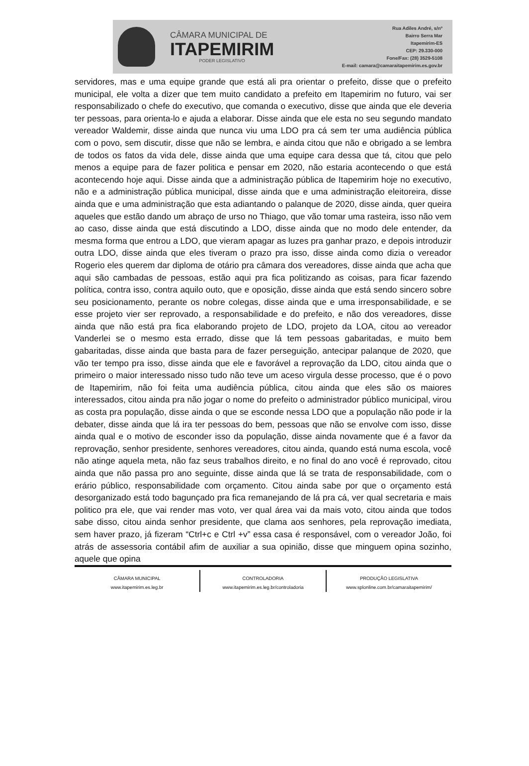CÂMARA MUNICIPAL DE
ITAPEMIRIM
PODER LEGISLATIVO
Rua Adiles André, s/nº
Bairro Serra Mar
Itapemirim-ES
CEP: 29.330-000
Fone/Fax: (28) 3529-5108
E-mail: camara@camaraitapemirim.es.gov.br
servidores, mas e uma equipe grande que está ali pra orientar o prefeito, disse que o prefeito municipal, ele volta a dizer que tem muito candidato a prefeito em Itapemirim no futuro, vai ser responsabilizado o chefe do executivo, que comanda o executivo, disse que ainda que ele deveria ter pessoas, para orienta-lo e ajuda a elaborar. Disse ainda que ele esta no seu segundo mandato vereador Waldemir, disse ainda que nunca viu uma LDO pra cá sem ter uma audiência pública com o povo, sem discutir, disse que não se lembra, e ainda citou que não e obrigado a se lembra de todos os fatos da vida dele, disse ainda que uma equipe cara dessa que tá, citou que pelo menos a equipe para de fazer politica e pensar em 2020, não estaria acontecendo o que está acontecendo hoje aqui. Disse ainda que a administração pública de Itapemirim hoje no executivo, não e a administração pública municipal, disse ainda que e uma administração eleitoreira, disse ainda que e uma administração que esta adiantando o palanque de 2020, disse ainda, quer queira aqueles que estão dando um abraço de urso no Thiago, que vão tomar uma rasteira, isso não vem ao caso, disse ainda que está discutindo a LDO, disse ainda que no modo dele entender, da mesma forma que entrou a LDO, que vieram apagar as luzes pra ganhar prazo, e depois introduzir outra LDO, disse ainda que eles tiveram o prazo pra isso, disse ainda como dizia o vereador Rogerio eles querem dar diploma de otário pra câmara dos vereadores, disse ainda que acha que aqui são cambadas de pessoas, estão aqui pra fica politizando as coisas, para ficar fazendo política, contra isso, contra aquilo outo, que e oposição, disse ainda que está sendo sincero sobre seu posicionamento, perante os nobre colegas, disse ainda que e uma irresponsabilidade, e se esse projeto vier ser reprovado, a responsabilidade e do prefeito, e não dos vereadores, disse ainda que não está pra fica elaborando projeto de LDO, projeto da LOA, citou ao vereador Vanderlei se o mesmo esta errado, disse que lá tem pessoas gabaritadas, e muito bem gabaritadas, disse ainda que basta para de fazer perseguição, antecipar palanque de 2020, que vão ter tempo pra isso, disse ainda que ele e favorável a reprovação da LDO, citou ainda que o primeiro o maior interessado nisso tudo não teve um aceso virgula desse processo, que é o povo de Itapemirim, não foi feita uma audiência pública, citou ainda que eles são os maiores interessados, citou ainda pra não jogar o nome do prefeito o administrador público municipal, virou as costa pra população, disse ainda o que se esconde nessa LDO que a população não pode ir la debater, disse ainda que lá ira ter pessoas do bem, pessoas que não se envolve com isso, disse ainda qual e o motivo de esconder isso da população, disse ainda novamente que é a favor da reprovação, senhor presidente, senhores vereadores, citou ainda, quando está numa escola, você não atinge aquela meta, não faz seus trabalhos direito, e no final do ano você é reprovado, citou ainda que não passa pro ano seguinte, disse ainda que lá se trata de responsabilidade, com o erário público, responsabilidade com orçamento. Citou ainda sabe por que o orçamento está desorganizado está todo bagunçado pra fica remanejando de lá pra cá, ver qual secretaria e mais politico pra ele, que vai render mas voto, ver qual área vai da mais voto, citou ainda que todos sabe disso, citou ainda senhor presidente, que clama aos senhores, pela reprovação imediata, sem haver prazo, já fizeram “Ctrl+c e Ctrl +v” essa casa é responsável, com o vereador João, foi atrás de assessoria contábil afim de auxiliar a sua opinião, disse que minguem opina sozinho, aquele que opina
CÂMARA MUNICIPAL
www.itapemirim.es.leg.br
CONTROLADORIA
www.itapemirim.es.leg.br/controladoria
PRODUÇÃO LEGISLATIVA
www.splonline.com.br/camaraitapemirim/